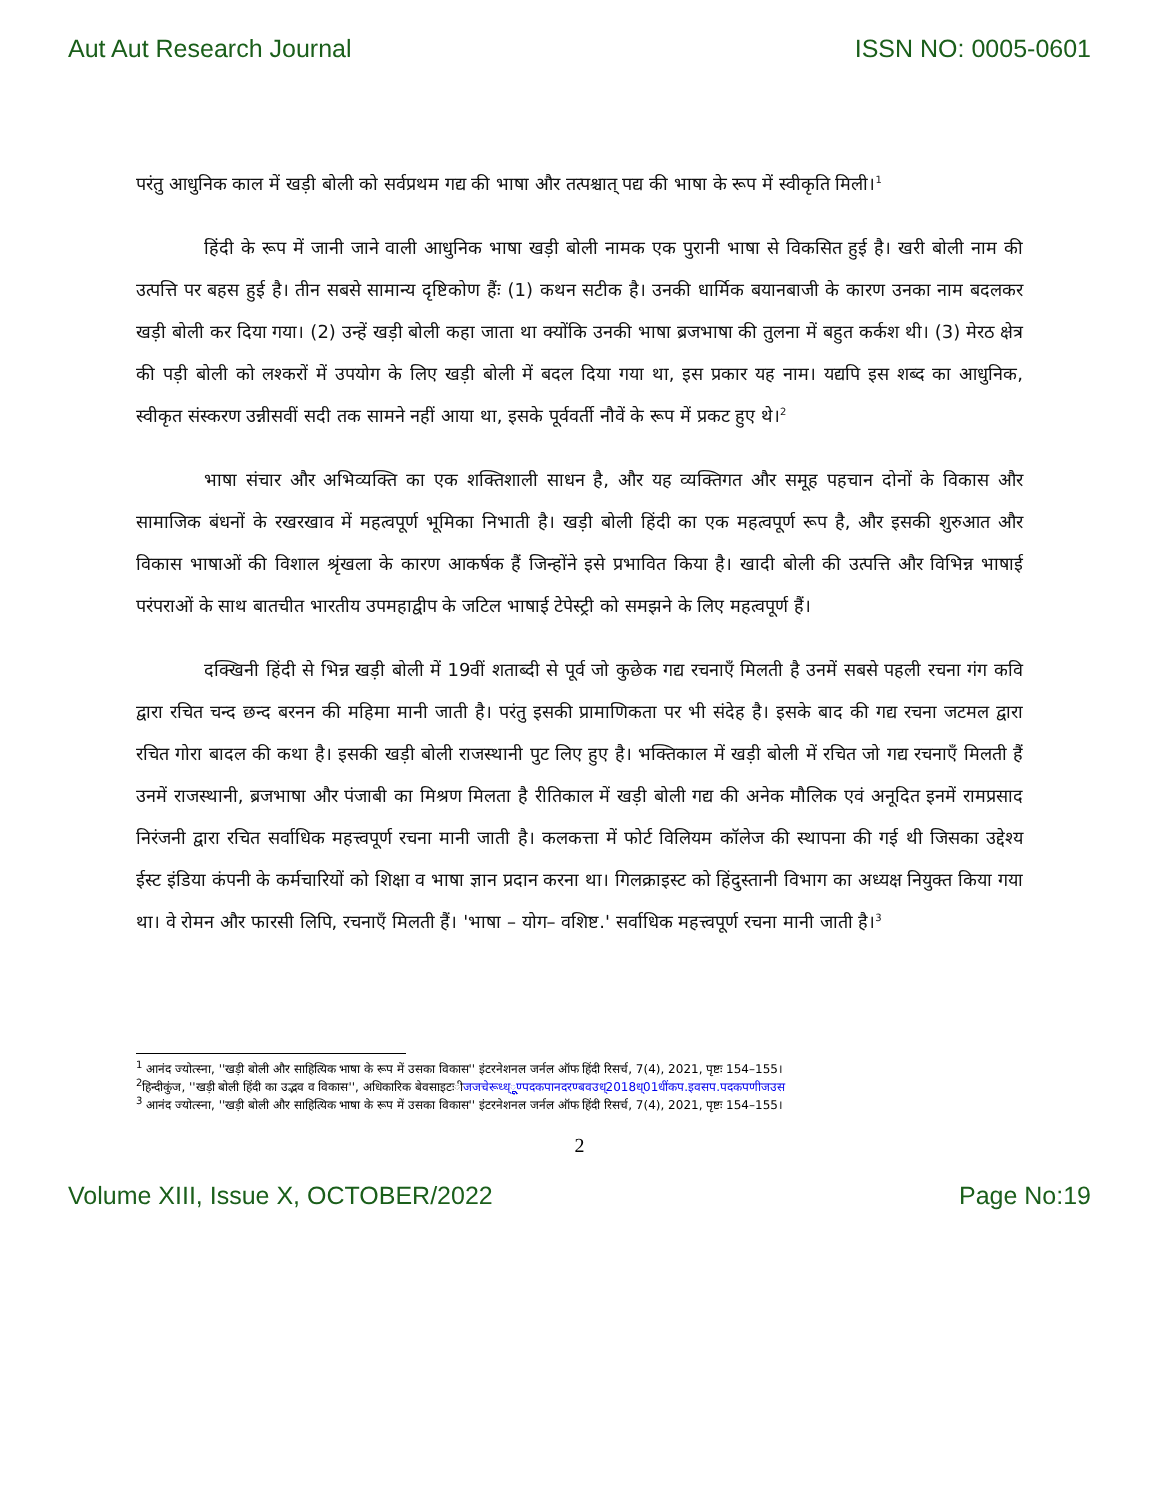Aut Aut Research Journal ISSN NO: 0005-0601
परंतु आधुनिक काल में खड़ी बोली को सर्वप्रथम गद्य की भाषा और तत्पश्चात् पद्य की भाषा के रूप में स्वीकृति मिली।<sup>1</sup>
हिंदी के रूप में जानी जाने वाली आधुनिक भाषा खड़ी बोली नामक एक पुरानी भाषा से विकसित हुई है। खरी बोली नाम की उत्पत्ति पर बहस हुई है। तीन सबसे सामान्य दृष्टिकोण हैंः (1) कथन सटीक है। उनकी धार्मिक बयानबाजी के कारण उनका नाम बदलकर खड़ी बोली कर दिया गया। (2) उन्हें खड़ी बोली कहा जाता था क्योंकि उनकी भाषा ब्रजभाषा की तुलना में बहुत कर्कश थी। (3) मेरठ क्षेत्र की पड़ी बोली को लश्करों में उपयोग के लिए खड़ी बोली में बदल दिया गया था, इस प्रकार यह नाम। यद्यपि इस शब्द का आधुनिक, स्वीकृत संस्करण उन्नीसवीं सदी तक सामने नहीं आया था, इसके पूर्ववर्ती नौवें के रूप में प्रकट हुए थे।<sup>2</sup>
भाषा संचार और अभिव्यक्ति का एक शक्तिशाली साधन है, और यह व्यक्तिगत और समूह पहचान दोनों के विकास और सामाजिक बंधनों के रखरखाव में महत्वपूर्ण भूमिका निभाती है। खड़ी बोली हिंदी का एक महत्वपूर्ण रूप है, और इसकी शुरुआत और विकास भाषाओं की विशाल श्रृंखला के कारण आकर्षक हैं जिन्होंने इसे प्रभावित किया है। खादी बोली की उत्पत्ति और विभिन्न भाषाई परंपराओं के साथ बातचीत भारतीय उपमहाद्वीप के जटिल भाषाई टेपेस्ट्री को समझने के लिए महत्वपूर्ण हैं।
दक्खिनी हिंदी से भिन्न खड़ी बोली में 19वीं शताब्दी से पूर्व जो कुछेक गद्य रचनाएँ मिलती है उनमें सबसे पहली रचना गंग कवि द्वारा रचित चन्द छन्द बरनन की महिमा मानी जाती है। परंतु इसकी प्रामाणिकता पर भी संदेह है। इसके बाद की गद्य रचना जटमल द्वारा रचित गोरा बादल की कथा है। इसकी खड़ी बोली राजस्थानी पुट लिए हुए है। भक्तिकाल में खड़ी बोली में रचित जो गद्य रचनाएँ मिलती हैं उनमें राजस्थानी, ब्रजभाषा और पंजाबी का मिश्रण मिलता है रीतिकाल में खड़ी बोली गद्य की अनेक मौलिक एवं अनूदित इनमें रामप्रसाद निरंजनी द्वारा रचित सर्वाधिक महत्त्वपूर्ण रचना मानी जाती है। कलकत्ता में फोर्ट विलियम कॉलेज की स्थापना की गई थी जिसका उद्देश्य ईस्ट इंडिया कंपनी के कर्मचारियों को शिक्षा व भाषा ज्ञान प्रदान करना था। गिलक्राइस्ट को हिंदुस्तानी विभाग का अध्यक्ष नियुक्त किया गया था। वे रोमन और फारसी लिपि, रचनाएँ मिलती हैं। 'भाषा – योग– वशिष्ट.' सर्वाधिक महत्त्वपूर्ण रचना मानी जाती है।<sup>3</sup>
<sup>1</sup> आनंद ज्योत्स्ना, ''खड़ी बोली और साहित्यिक भाषा के रूप में उसका विकास'' इंटरनेशनल जर्नल ऑफ हिंदी रिसर्च, 7(4), 2021, पृष्टः 154–155।
<sup>2</sup> हिन्दीकुंज, ''खड़ी बोली हिंदी का उद्भव व विकास'', अधिकारिक बेवसाइटःीजजचेरूध्ध्ूूूण्पदकपानदरण्बवउध्2018ध्01धींकप.इवसप.पदकपणीजउस
<sup>3</sup> आनंद ज्योत्स्ना, ''खड़ी बोली और साहित्यिक भाषा के रूप में उसका विकास'' इंटरनेशनल जर्नल ऑफ हिंदी रिसर्च, 7(4), 2021, पृष्टः 154–155।
2
Volume XIII, Issue X, OCTOBER/2022 Page No:19